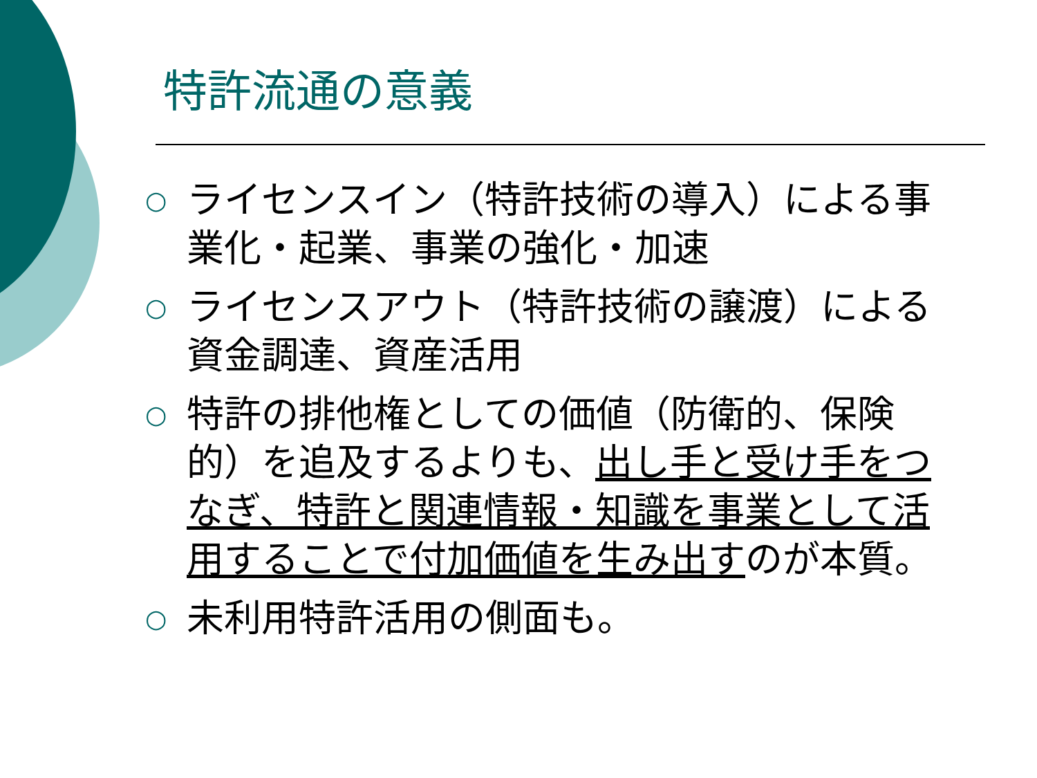特許流通の意義
○ ライセンスイン（特許技術の導入）による事業化・起業、事業の強化・加速
○ ライセンスアウト（特許技術の譲渡）による資金調達、資産活用
○ 特許の排他権としての価値（防衛的、保険的）を追及するよりも、出し手と受け手をつなぎ、特許と関連情報・知識を事業として活用することで付加価値を生み出すのが本質。
○ 未利用特許活用の側面も。